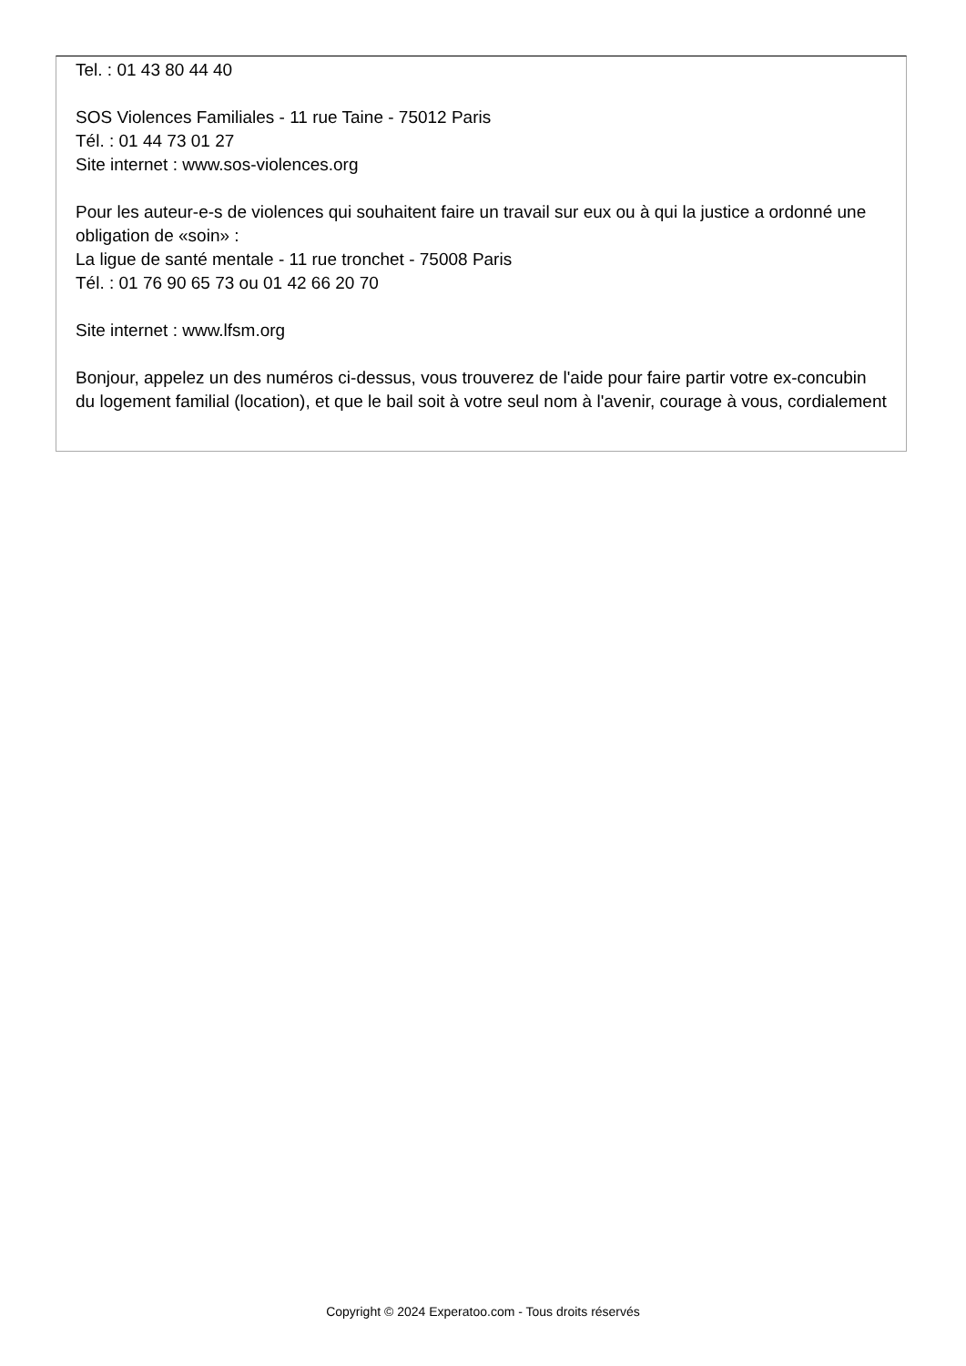Tel. : 01 43 80 44 40
SOS Violences Familiales - 11 rue Taine - 75012 Paris
Tél. : 01 44 73 01 27
Site internet : www.sos-violences.org
Pour les auteur-e-s de violences qui souhaitent faire un travail sur eux ou à qui la justice a ordonné une obligation de «soin» :
La ligue de santé mentale - 11 rue tronchet - 75008 Paris
Tél. : 01 76 90 65 73 ou 01 42 66 20 70
Site internet : www.lfsm.org
Bonjour, appelez un des numéros ci-dessus, vous trouverez de l'aide pour faire partir votre ex-concubin du logement familial (location), et que le bail soit à votre seul nom à l'avenir, courage à vous, cordialement
Copyright © 2024 Experatoo.com - Tous droits réservés